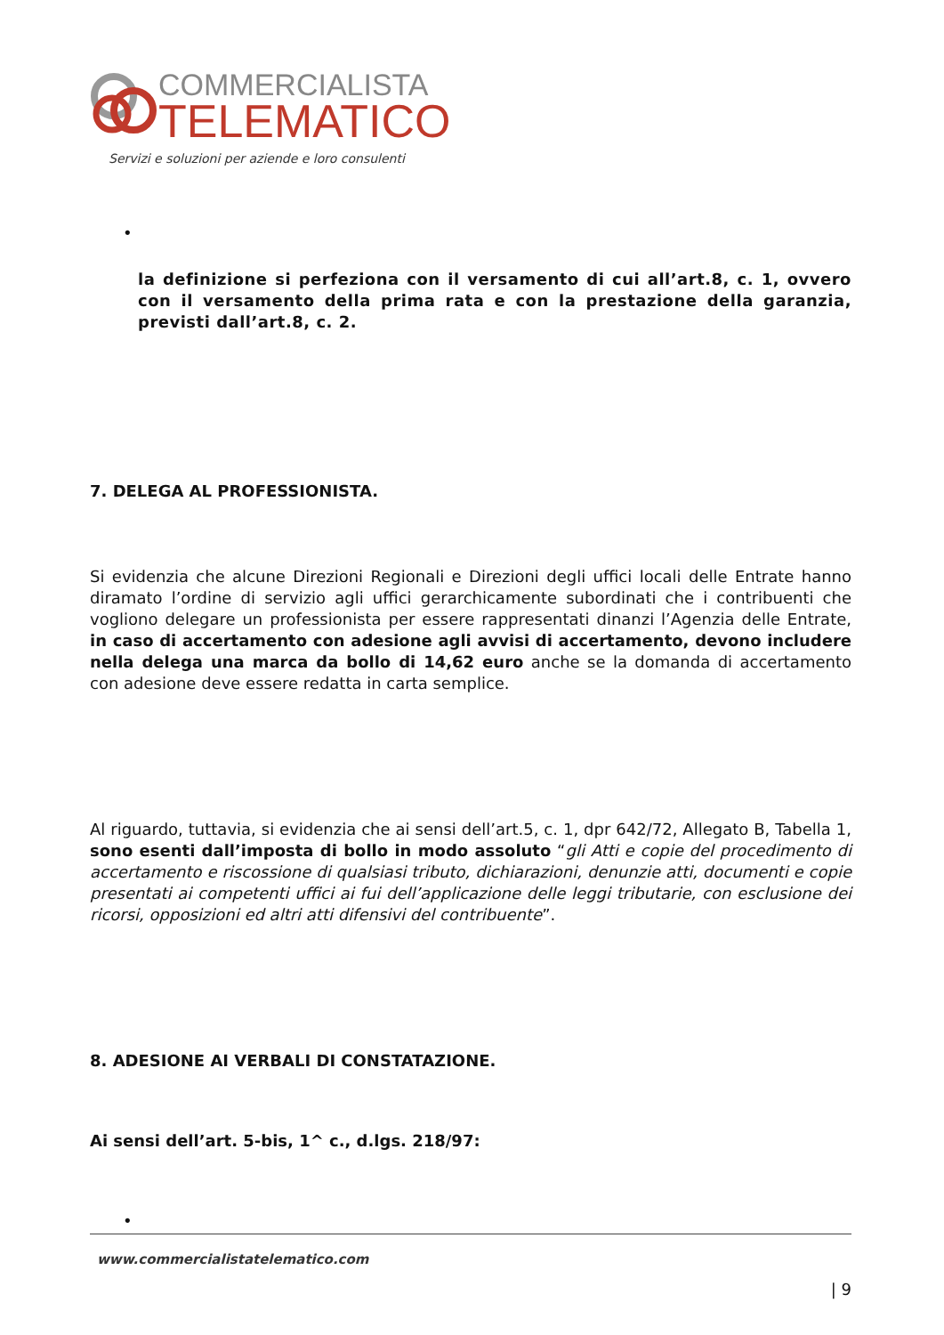COMMERCIALISTA
TELEMATICO
Servizi e soluzioni per aziende e loro consulenti
•
la definizione si perfeziona con il versamento di cui all’art.8, c. 1, ovvero con il versamento della prima rata e con la prestazione della garanzia, previsti dall’art.8, c. 2.
7. DELEGA AL PROFESSIONISTA.
Si evidenzia che alcune Direzioni Regionali e Direzioni degli uffici locali delle Entrate hanno diramato l’ordine di servizio agli uffici gerarchicamente subordinati che i contribuenti che vogliono delegare un professionista per essere rappresentati dinanzi l’Agenzia delle Entrate, in caso di accertamento con adesione agli avvisi di accertamento, devono includere nella delega una marca da bollo di 14,62 euro anche se la domanda di accertamento con adesione deve essere redatta in carta semplice.
Al riguardo, tuttavia, si evidenzia che ai sensi dell’art.5, c. 1, dpr 642/72, Allegato B, Tabella 1, sono esenti dall’imposta di bollo in modo assoluto “gli Atti e copie del procedimento di accertamento e riscossione di qualsiasi tributo, dichiarazioni, denunzie atti, documenti e copie presentati ai competenti uffici ai fui dell’applicazione delle leggi tributarie, con esclusione dei ricorsi, opposizioni ed altri atti difensivi del contribuente”.
8. ADESIONE AI VERBALI DI CONSTATAZIONE.
Ai sensi dell’art. 5-bis, 1^ c., d.lgs. 218/97:
•
www.commercialistatelematico.com
| 9